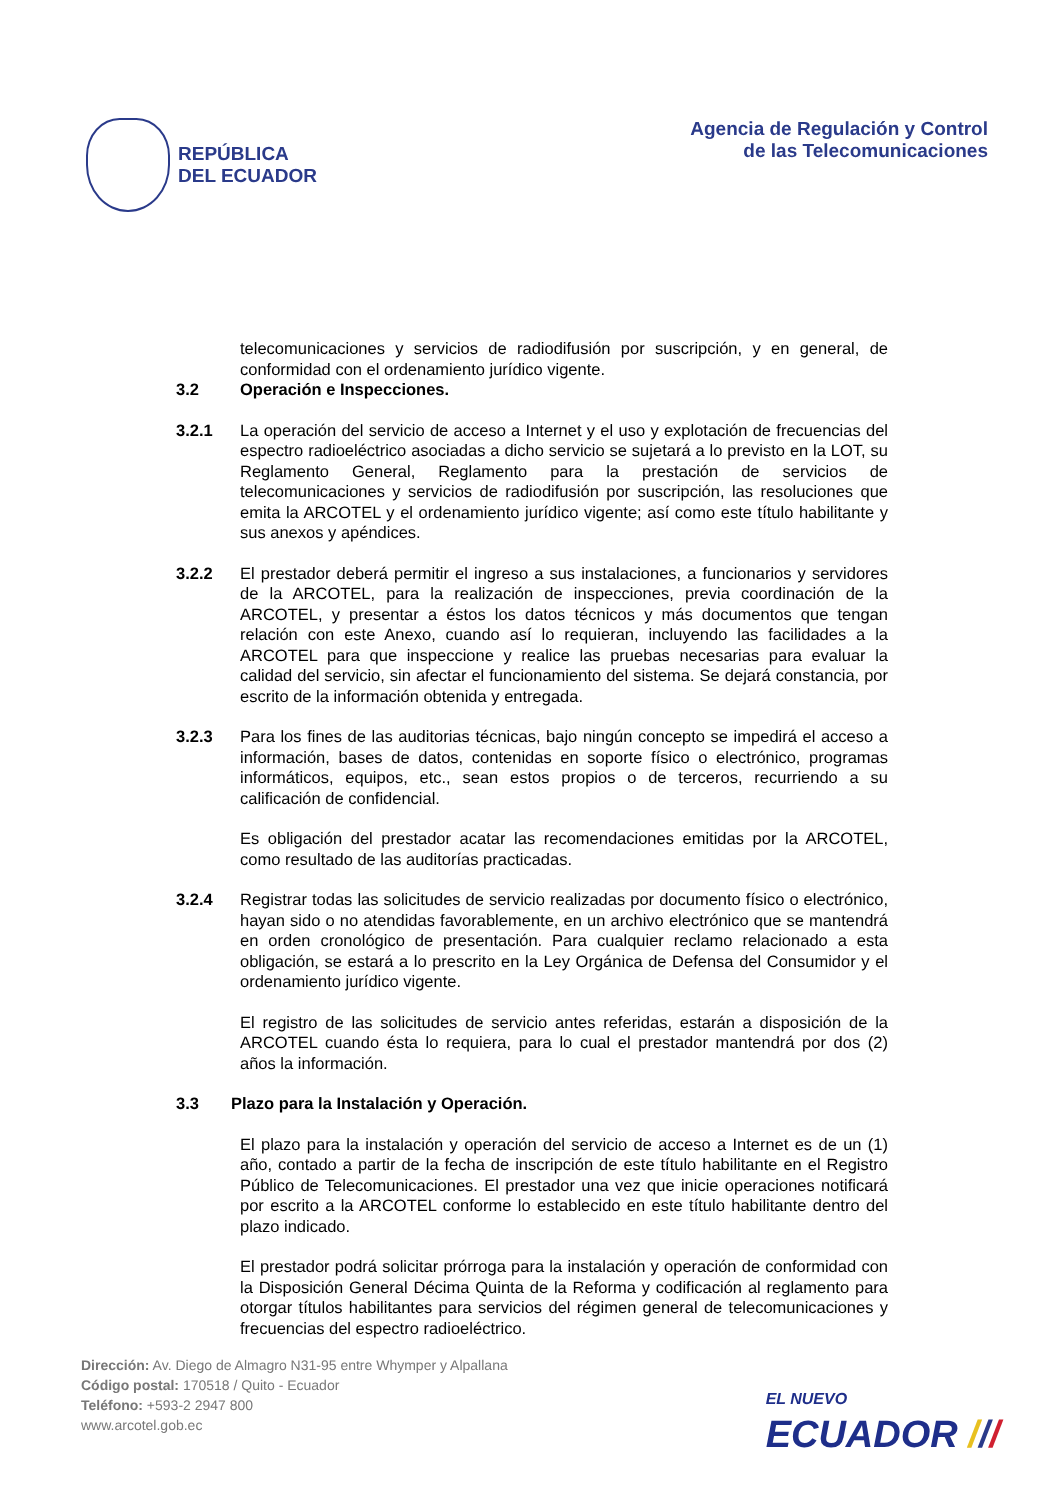REPÚBLICA
DEL ECUADOR
Agencia de Regulación y Control
de las Telecomunicaciones
telecomunicaciones y servicios de radiodifusión por suscripción, y en general, de conformidad con el ordenamiento jurídico vigente.
3.2 Operación e Inspecciones.
3.2.1 La operación del servicio de acceso a Internet y el uso y explotación de frecuencias del espectro radioeléctrico asociadas a dicho servicio se sujetará a lo previsto en la LOT, su Reglamento General, Reglamento para la prestación de servicios de telecomunicaciones y servicios de radiodifusión por suscripción, las resoluciones que emita la ARCOTEL y el ordenamiento jurídico vigente; así como este título habilitante y sus anexos y apéndices.
3.2.2 El prestador deberá permitir el ingreso a sus instalaciones, a funcionarios y servidores de la ARCOTEL, para la realización de inspecciones, previa coordinación de la ARCOTEL, y presentar a éstos los datos técnicos y más documentos que tengan relación con este Anexo, cuando así lo requieran, incluyendo las facilidades a la ARCOTEL para que inspeccione y realice las pruebas necesarias para evaluar la calidad del servicio, sin afectar el funcionamiento del sistema. Se dejará constancia, por escrito de la información obtenida y entregada.
3.2.3 Para los fines de las auditorias técnicas, bajo ningún concepto se impedirá el acceso a información, bases de datos, contenidas en soporte físico o electrónico, programas informáticos, equipos, etc., sean estos propios o de terceros, recurriendo a su calificación de confidencial.
Es obligación del prestador acatar las recomendaciones emitidas por la ARCOTEL, como resultado de las auditorías practicadas.
3.2.4 Registrar todas las solicitudes de servicio realizadas por documento físico o electrónico, hayan sido o no atendidas favorablemente, en un archivo electrónico que se mantendrá en orden cronológico de presentación. Para cualquier reclamo relacionado a esta obligación, se estará a lo prescrito en la Ley Orgánica de Defensa del Consumidor y el ordenamiento jurídico vigente.
El registro de las solicitudes de servicio antes referidas, estarán a disposición de la ARCOTEL cuando ésta lo requiera, para lo cual el prestador mantendrá por dos (2) años la información.
3.3 Plazo para la Instalación y Operación.
El plazo para la instalación y operación del servicio de acceso a Internet es de un (1) año, contado a partir de la fecha de inscripción de este título habilitante en el Registro Público de Telecomunicaciones. El prestador una vez que inicie operaciones notificará por escrito a la ARCOTEL conforme lo establecido en este título habilitante dentro del plazo indicado.
El prestador podrá solicitar prórroga para la instalación y operación de conformidad con la Disposición General Décima Quinta de la Reforma y codificación al reglamento para otorgar títulos habilitantes para servicios del régimen general de telecomunicaciones y frecuencias del espectro radioeléctrico.
Dirección: Av. Diego de Almagro N31-95 entre Whymper y Alpallana
Código postal: 170518 / Quito - Ecuador
Teléfono: +593-2 2947 800
www.arcotel.gob.ec
EL NUEVO
ECUADOR ///